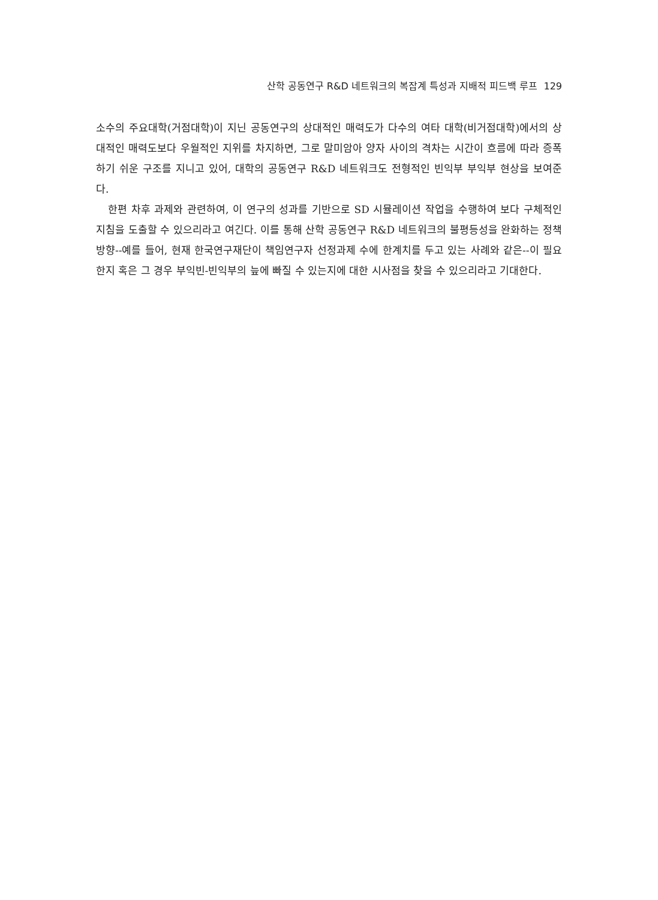산학 공동연구 R&D 네트워크의 복잡계 특성과 지배적 피드백 루프 129
소수의 주요대학(거점대학)이 지닌 공동연구의 상대적인 매력도가 다수의 여타 대학(비거점대학)에서의 상대적인 매력도보다 우월적인 지위를 차지하면, 그로 말미암아 양자 사이의 격차는 시간이 흐름에 따라 증폭하기 쉬운 구조를 지니고 있어, 대학의 공동연구 R&D 네트워크도 전형적인 빈익부 부익부 현상을 보여준다.
한편 차후 과제와 관련하여, 이 연구의 성과를 기반으로 SD 시뮬레이션 작업을 수행하여 보다 구체적인 지침을 도출할 수 있으리라고 여긴다. 이를 통해 산학 공동연구 R&D 네트워크의 불평등성을 완화하는 정책방향--예를 들어, 현재 한국연구재단이 책임연구자 선정과제 수에 한계치를 두고 있는 사례와 같은--이 필요한지 혹은 그 경우 부익빈-빈익부의 늪에 빠질 수 있는지에 대한 시사점을 찾을 수 있으리라고 기대한다.